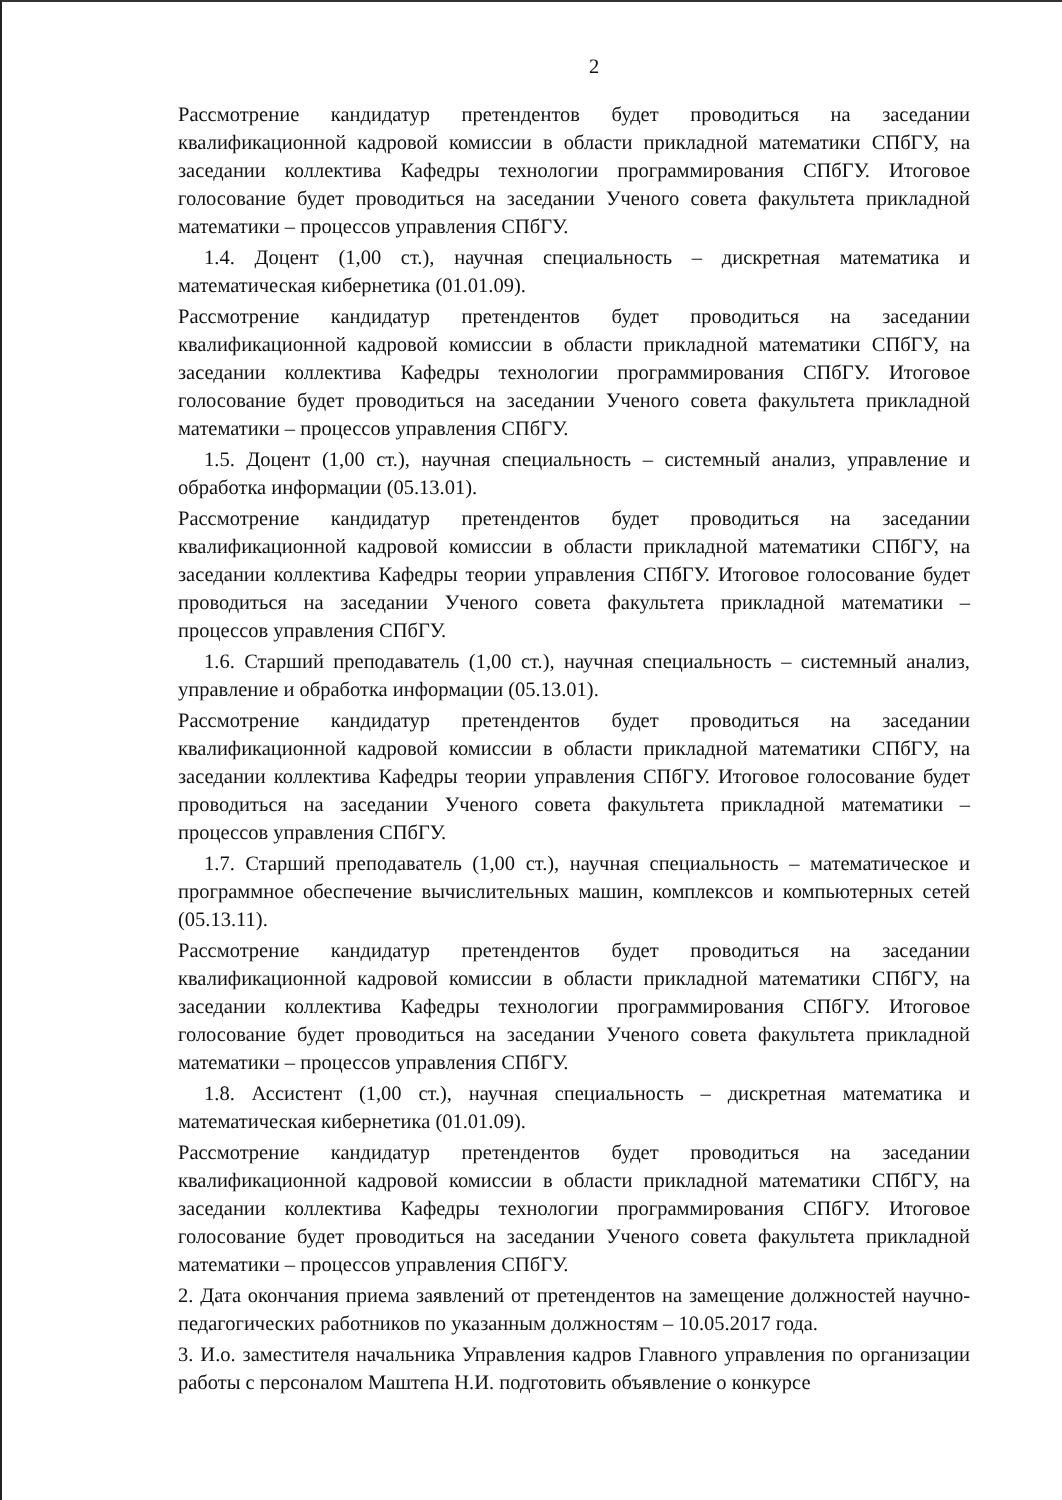2
Рассмотрение кандидатур претендентов будет проводиться на заседании квалификационной кадровой комиссии в области прикладной математики СПбГУ, на заседании коллектива Кафедры технологии программирования СПбГУ. Итоговое голосование будет проводиться на заседании Ученого совета факультета прикладной математики – процессов управления СПбГУ.
1.4. Доцент (1,00 ст.), научная специальность – дискретная математика и математическая кибернетика (01.01.09).
Рассмотрение кандидатур претендентов будет проводиться на заседании квалификационной кадровой комиссии в области прикладной математики СПбГУ, на заседании коллектива Кафедры технологии программирования СПбГУ. Итоговое голосование будет проводиться на заседании Ученого совета факультета прикладной математики – процессов управления СПбГУ.
1.5. Доцент (1,00 ст.), научная специальность – системный анализ, управление и обработка информации (05.13.01).
Рассмотрение кандидатур претендентов будет проводиться на заседании квалификационной кадровой комиссии в области прикладной математики СПбГУ, на заседании коллектива Кафедры теории управления СПбГУ. Итоговое голосование будет проводиться на заседании Ученого совета факультета прикладной математики – процессов управления СПбГУ.
1.6. Старший преподаватель (1,00 ст.), научная специальность – системный анализ, управление и обработка информации (05.13.01).
Рассмотрение кандидатур претендентов будет проводиться на заседании квалификационной кадровой комиссии в области прикладной математики СПбГУ, на заседании коллектива Кафедры теории управления СПбГУ. Итоговое голосование будет проводиться на заседании Ученого совета факультета прикладной математики – процессов управления СПбГУ.
1.7. Старший преподаватель (1,00 ст.), научная специальность – математическое и программное обеспечение вычислительных машин, комплексов и компьютерных сетей (05.13.11).
Рассмотрение кандидатур претендентов будет проводиться на заседании квалификационной кадровой комиссии в области прикладной математики СПбГУ, на заседании коллектива Кафедры технологии программирования СПбГУ. Итоговое голосование будет проводиться на заседании Ученого совета факультета прикладной математики – процессов управления СПбГУ.
1.8. Ассистент (1,00 ст.), научная специальность – дискретная математика и математическая кибернетика (01.01.09).
Рассмотрение кандидатур претендентов будет проводиться на заседании квалификационной кадровой комиссии в области прикладной математики СПбГУ, на заседании коллектива Кафедры технологии программирования СПбГУ. Итоговое голосование будет проводиться на заседании Ученого совета факультета прикладной математики – процессов управления СПбГУ.
2. Дата окончания приема заявлений от претендентов на замещение должностей научно-педагогических работников по указанным должностям – 10.05.2017 года.
3. И.о. заместителя начальника Управления кадров Главного управления по организации работы с персоналом Маштепа Н.И. подготовить объявление о конкурсе